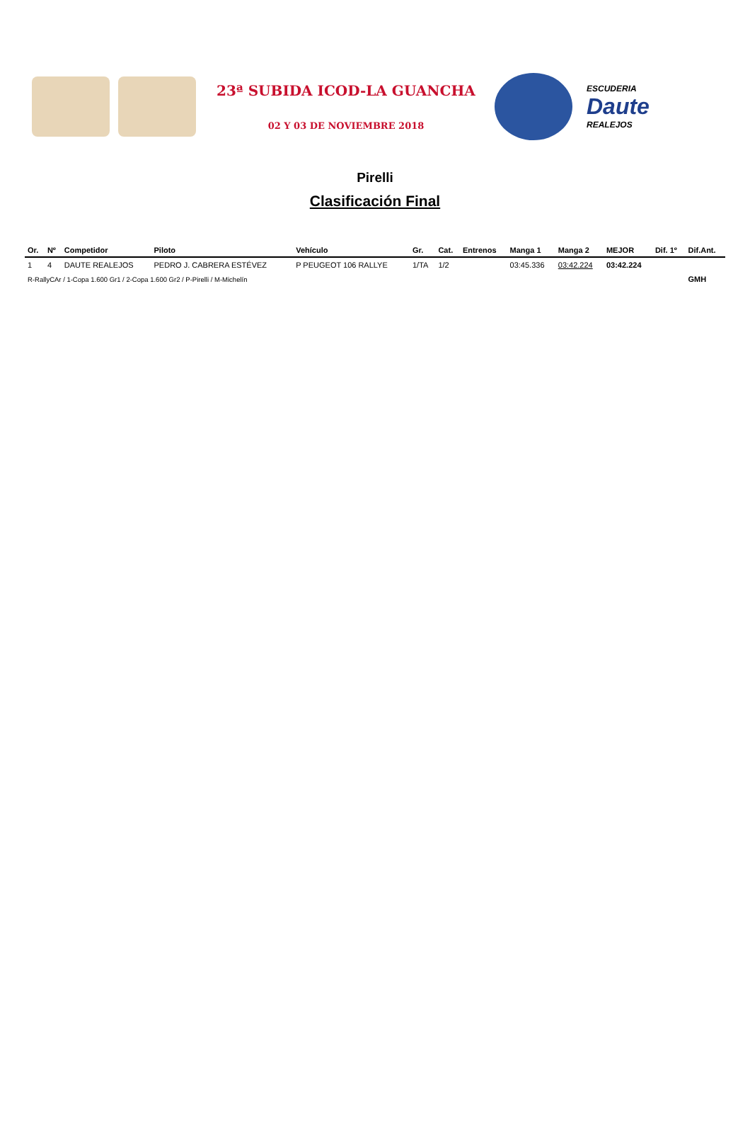23ª SUBIDA ICOD-LA GUANCHA
02 Y 03 DE NOVIEMBRE 2018
ESCUDERIA
Daute
REALEJOS
Pirelli
Clasificación Final
| Or. | Nº | Competidor | Piloto | Vehículo | Gr. | Cat. | Entrenos | Manga 1 | Manga 2 | MEJOR | Dif. 1º | Dif.Ant. |
| --- | --- | --- | --- | --- | --- | --- | --- | --- | --- | --- | --- | --- |
| 1 | 4 | DAUTE REALEJOS | PEDRO J. CABRERA ESTÉVEZ | P PEUGEOT 106 RALLYE | 1/TA | 1/2 | | 03:45.336 | 03:42.224 | 03:42.224 | | |
| R-RallyCAr / 1-Copa 1.600 Gr1 / 2-Copa 1.600 Gr2 / P-Pirelli / M-Michelín | | | | | | | | | | | | GMH |